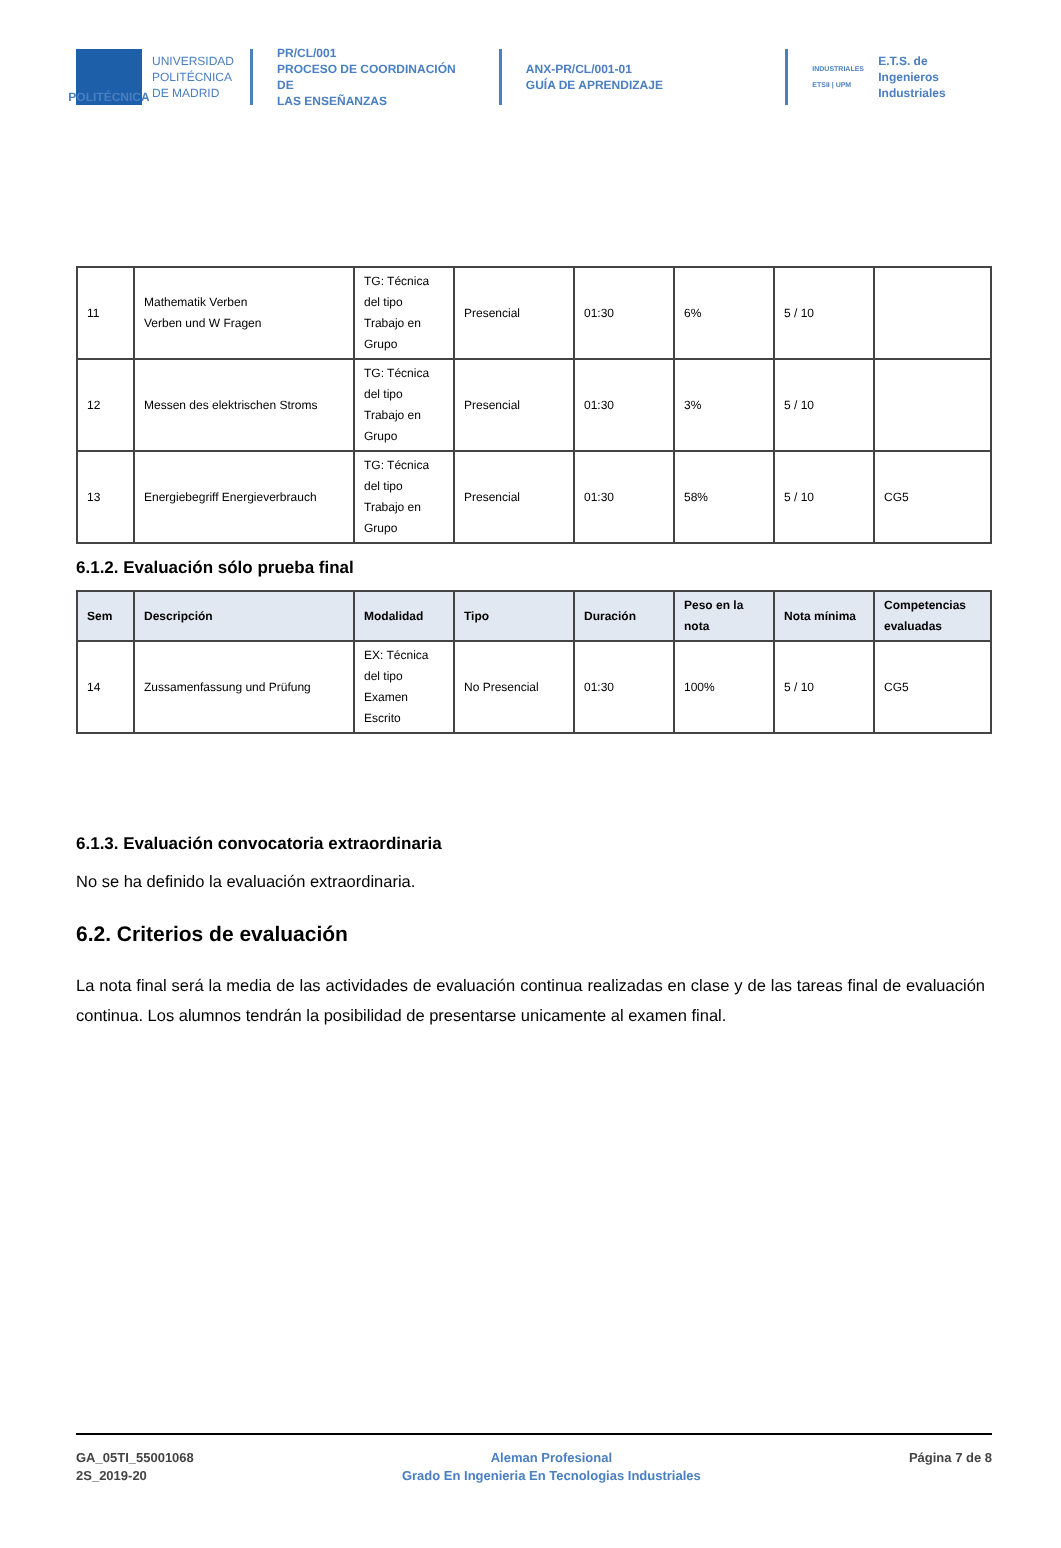POLITÉCNICA
UNIVERSIDAD
POLITÉCNICA
DE MADRID
PR/CL/001
PROCESO DE COORDINACIÓN DE
LAS ENSEÑANZAS
ANX-PR/CL/001-01
GUÍA DE APRENDIZAJE
INDUSTRIALES
ETSII | UPM
E.T.S. de Ingenieros
Industriales
| 11 | Mathematik Verben Verben und W Fragen | TG: Técnica del tipo Trabajo en Grupo | Presencial | 01:30 | 6% | 5 / 10 | |
| 12 | Messen des elektrischen Stroms | TG: Técnica del tipo Trabajo en Grupo | Presencial | 01:30 | 3% | 5 / 10 | |
| 13 | Energiebegriff Energieverbrauch | TG: Técnica del tipo Trabajo en Grupo | Presencial | 01:30 | 58% | 5 / 10 | CG5 |
6.1.2. Evaluación sólo prueba final
| Sem | Descripción | Modalidad | Tipo | Duración | Peso en la nota | Nota mínima | Competencias evaluadas |
| --- | --- | --- | --- | --- | --- | --- | --- |
| 14 | Zussamenfassung und Prüfung | EX: Técnica del tipo Examen Escrito | No Presencial | 01:30 | 100% | 5 / 10 | CG5 |
6.1.3. Evaluación convocatoria extraordinaria
No se ha definido la evaluación extraordinaria.
6.2. Criterios de evaluación
La nota final será la media de las actividades de evaluación continua realizadas en clase y de las tareas final de evaluación continua. Los alumnos tendrán la posibilidad de presentarse unicamente al examen final.
GA_05TI_55001068
2S_2019-20
Aleman Profesional
Grado En Ingenieria En Tecnologias Industriales
Página 7 de 8